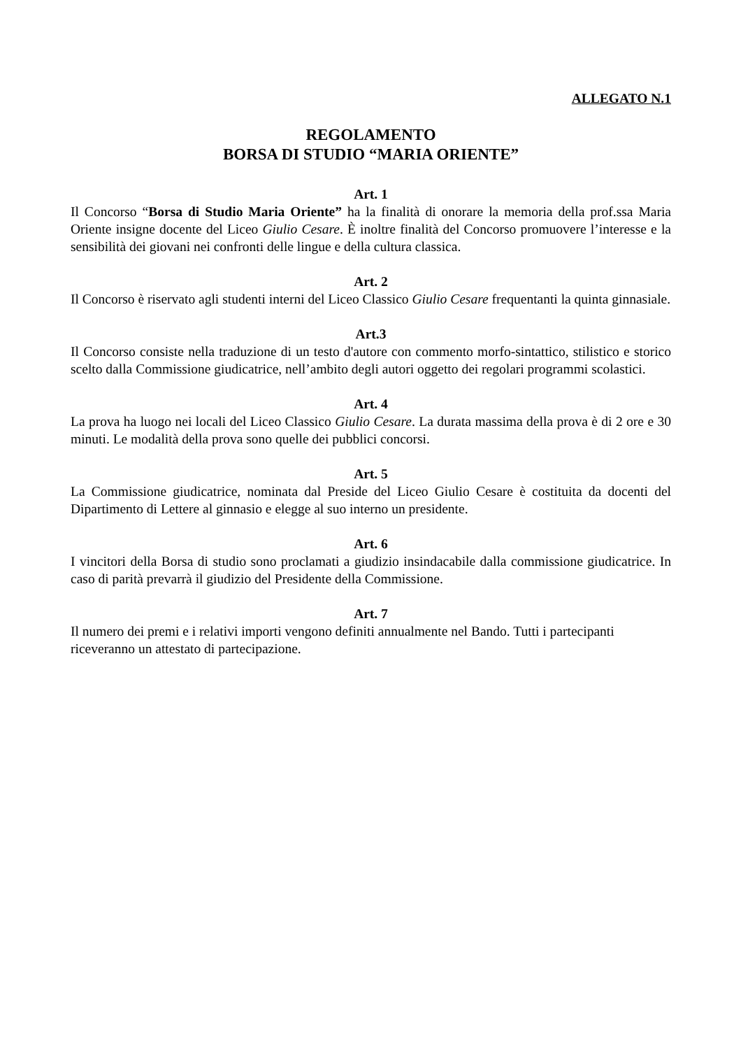ALLEGATO N.1
REGOLAMENTO
BORSA DI STUDIO “MARIA ORIENTE”
Art. 1
Il Concorso “Borsa di Studio Maria Oriente” ha la finalità di onorare la memoria della prof.ssa Maria Oriente insigne docente del Liceo Giulio Cesare. È inoltre finalità del Concorso promuovere l’interesse e la sensibilità dei giovani nei confronti delle lingue e della cultura classica.
Art. 2
Il Concorso è riservato agli studenti interni del Liceo Classico Giulio Cesare frequentanti la quinta ginnasiale.
Art.3
Il Concorso consiste nella traduzione di un testo d'autore con commento morfo-sintattico, stilistico e storico scelto dalla Commissione giudicatrice, nell’ambito degli autori oggetto dei regolari programmi scolastici.
Art. 4
La prova ha luogo nei locali del Liceo Classico Giulio Cesare. La durata massima della prova è di 2 ore e 30 minuti. Le modalità della prova sono quelle dei pubblici concorsi.
Art. 5
La Commissione giudicatrice, nominata dal Preside del Liceo Giulio Cesare è costituita da docenti del Dipartimento di Lettere al ginnasio e elegge al suo interno un presidente.
Art. 6
I vincitori della Borsa di studio sono proclamati a giudizio insindacabile dalla commissione giudicatrice. In caso di parità prevarrà il giudizio del Presidente della Commissione.
Art. 7
Il numero dei premi e i relativi importi vengono definiti annualmente nel Bando. Tutti i partecipanti riceveranno un attestato di partecipazione.